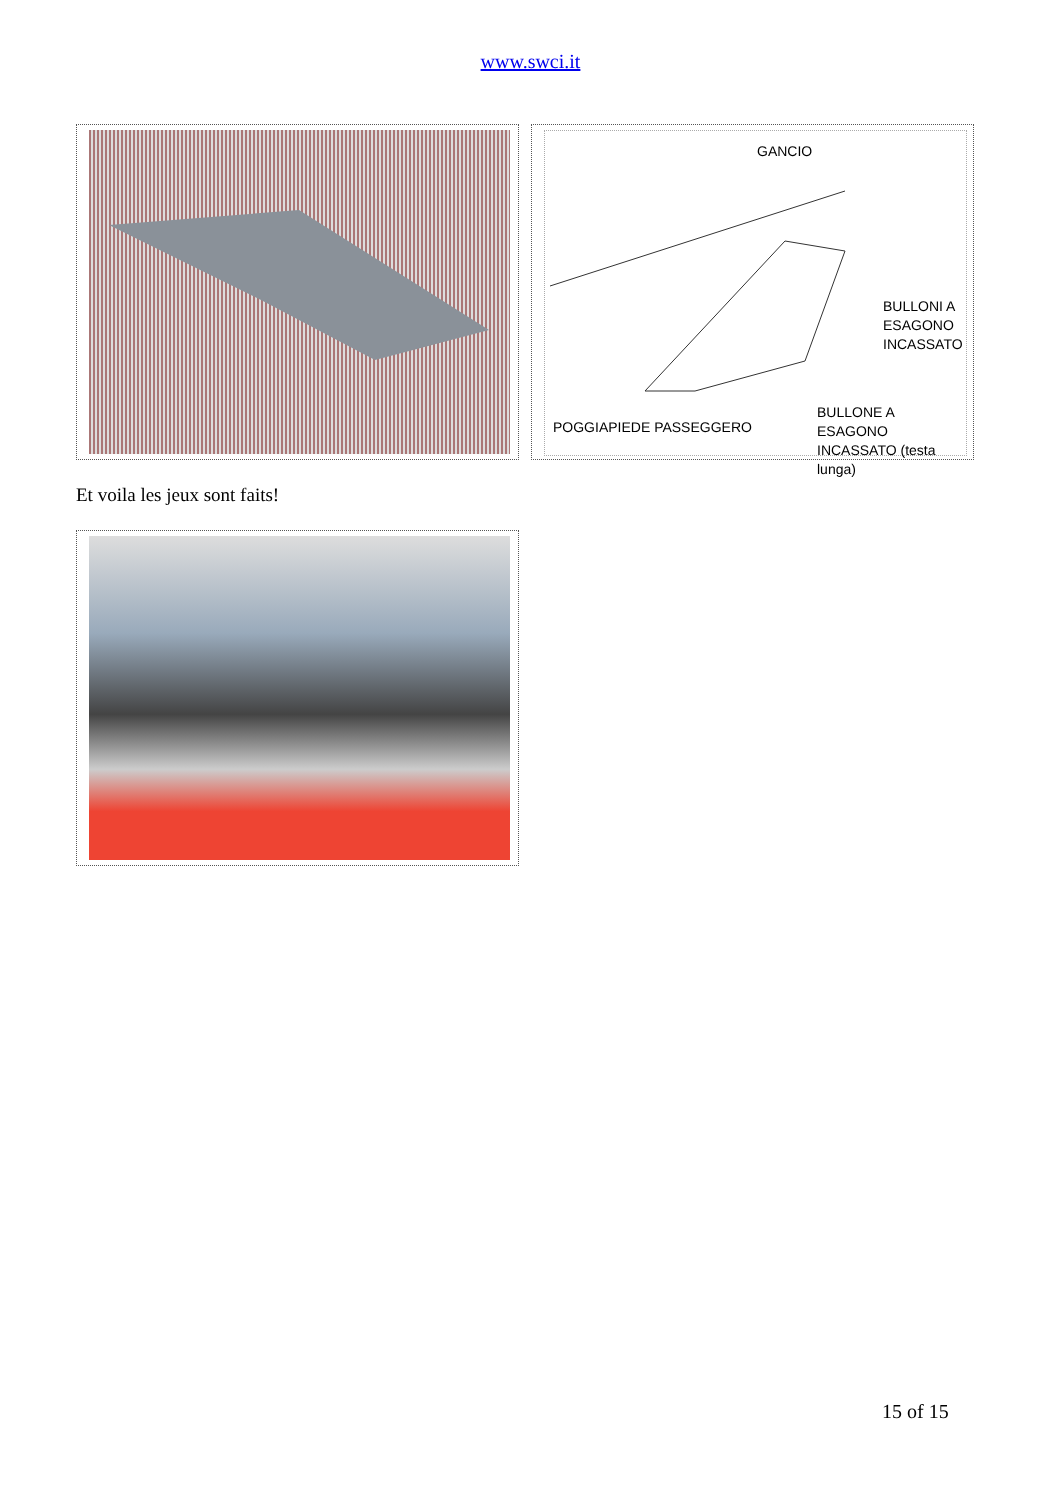www.swci.it
GANCIO
BULLONI A
ESAGONO
INCASSATO
POGGIAPIEDE PASSEGGERO
BULLONE A ESAGONO
INCASSATO (testa lunga)
Et voila les jeux sont faits!
15 of 15